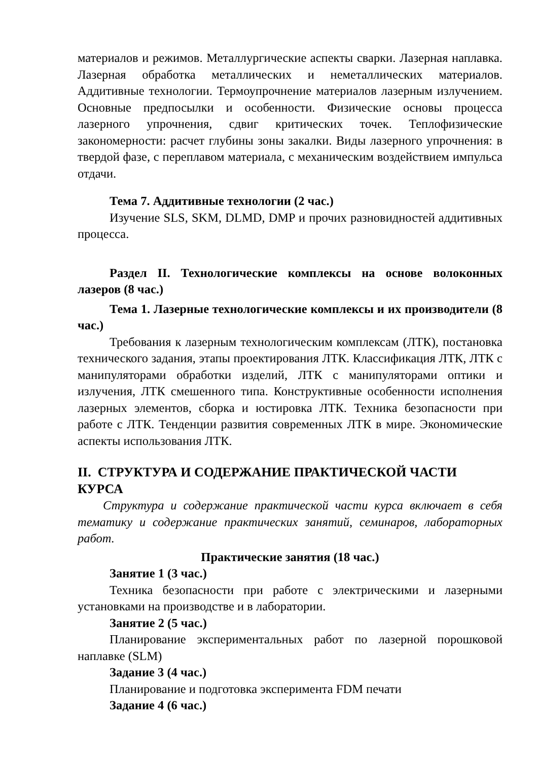материалов и режимов. Металлургические аспекты сварки. Лазерная наплавка. Лазерная обработка металлических и неметаллических материалов. Аддитивные технологии. Термоупрочнение материалов лазерным излучением. Основные предпосылки и особенности. Физические основы процесса лазерного упрочнения, сдвиг критических точек. Теплофизические закономерности: расчет глубины зоны закалки. Виды лазерного упрочнения: в твердой фазе, с переплавом материала, с механическим воздействием импульса отдачи.
Тема 7. Аддитивные технологии (2 час.)
Изучение SLS, SKM, DLMD, DMP и прочих разновидностей аддитивных процесса.
Раздел II. Технологические комплексы на основе волоконных лазеров (8 час.)
Тема 1. Лазерные технологические комплексы и их производители (8 час.)
Требования к лазерным технологическим комплексам (ЛТК), постановка технического задания, этапы проектирования ЛТК. Классификация ЛТК, ЛТК с манипуляторами обработки изделий, ЛТК с манипуляторами оптики и излучения, ЛТК смешенного типа. Конструктивные особенности исполнения лазерных элементов, сборка и юстировка ЛТК. Техника безопасности при работе с ЛТК. Тенденции развития современных ЛТК в мире. Экономические аспекты использования ЛТК.
II. СТРУКТУРА И СОДЕРЖАНИЕ ПРАКТИЧЕСКОЙ ЧАСТИ КУРСА
Структура и содержание практической части курса включает в себя тематику и содержание практических занятий, семинаров, лабораторных работ.
Практические занятия (18 час.)
Занятие 1 (3 час.)
Техника безопасности при работе с электрическими и лазерными установками на производстве и в лаборатории.
Занятие 2 (5 час.)
Планирование экспериментальных работ по лазерной порошковой наплавке (SLM)
Задание 3 (4 час.)
Планирование и подготовка эксперимента FDM печати
Задание 4 (6 час.)